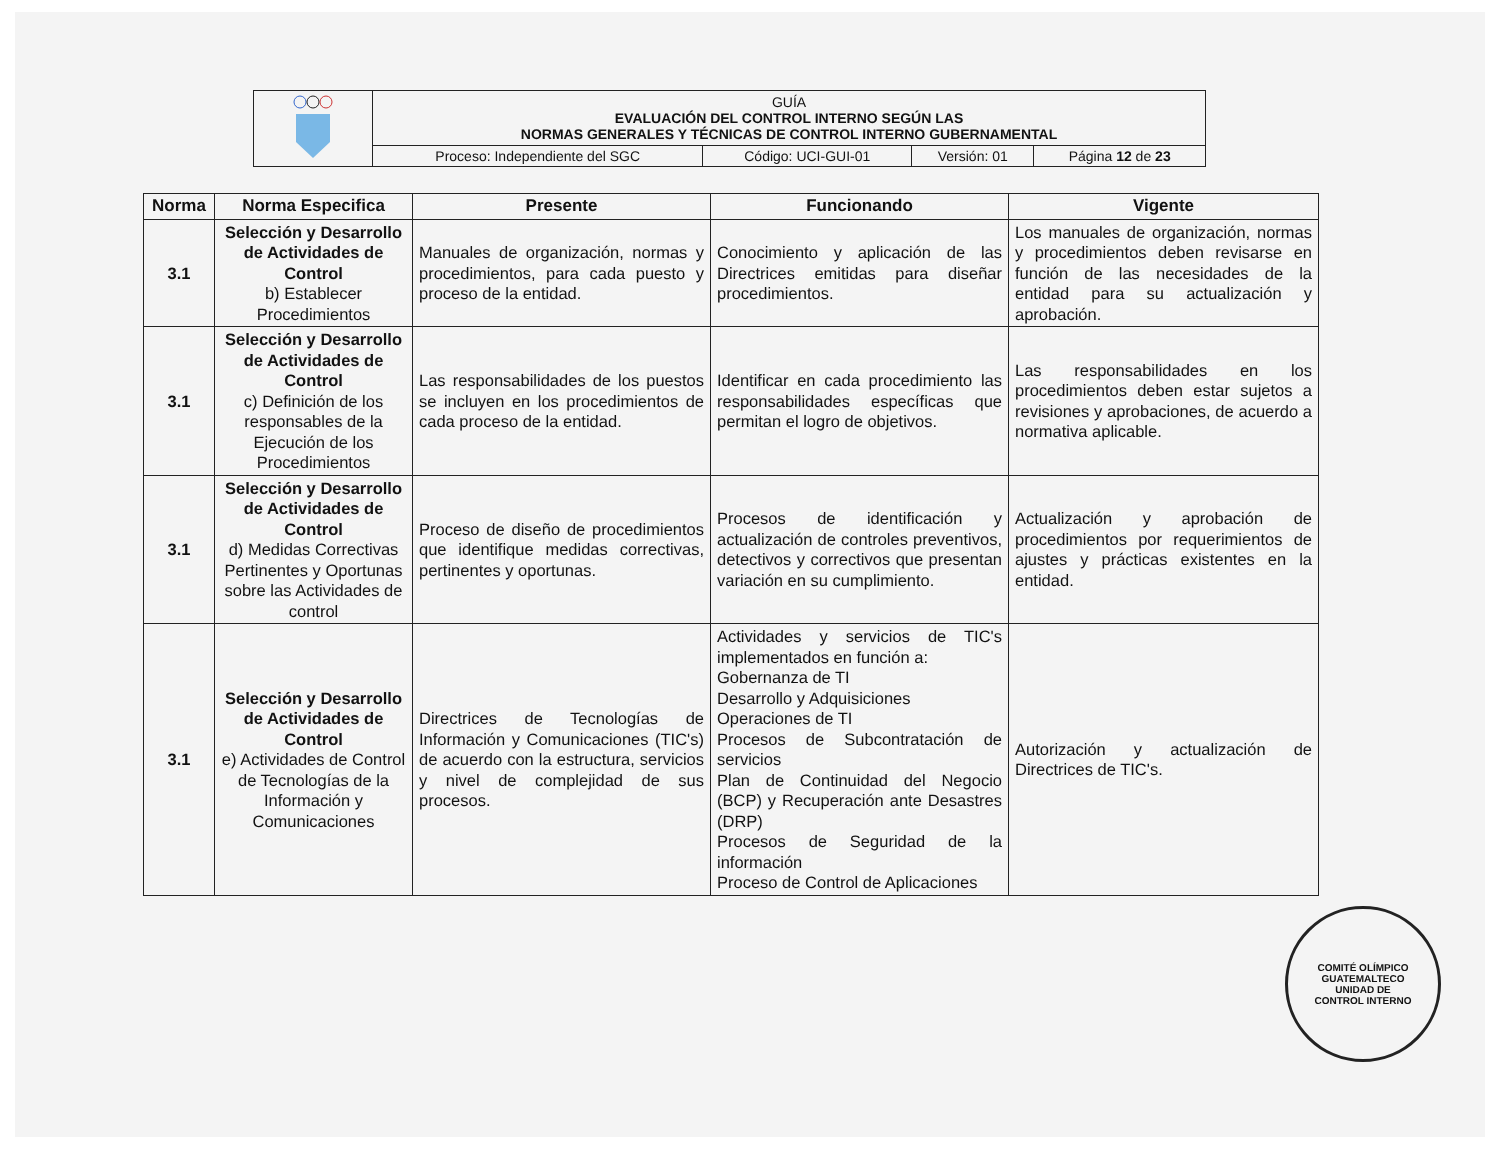| | GUÍA EVALUACIÓN DEL CONTROL INTERNO SEGÚN LAS NORMAS GENERALES Y TÉCNICAS DE CONTROL INTERNO GUBERNAMENTAL | | | |
| | Proceso: Independiente del SGC | Código: UCI-GUI-01 | Versión: 01 | Página 12 de 23 |
| Norma | Norma Especifica | Presente | Funcionando | Vigente |
| --- | --- | --- | --- | --- |
| 3.1 | Selección y Desarrollo de Actividades de Control b) Establecer Procedimientos | Manuales de organización, normas y procedimientos, para cada puesto y proceso de la entidad. | Conocimiento y aplicación de las Directrices emitidas para diseñar procedimientos. | Los manuales de organización, normas y procedimientos deben revisarse en función de las necesidades de la entidad para su actualización y aprobación. |
| 3.1 | Selección y Desarrollo de Actividades de Control c) Definición de los responsables de la Ejecución de los Procedimientos | Las responsabilidades de los puestos se incluyen en los procedimientos de cada proceso de la entidad. | Identificar en cada procedimiento las responsabilidades específicas que permitan el logro de objetivos. | Las responsabilidades en los procedimientos deben estar sujetos a revisiones y aprobaciones, de acuerdo a normativa aplicable. |
| 3.1 | Selección y Desarrollo de Actividades de Control d) Medidas Correctivas Pertinentes y Oportunas sobre las Actividades de control | Proceso de diseño de procedimientos que identifique medidas correctivas, pertinentes y oportunas. | Procesos de identificación y actualización de controles preventivos, detectivos y correctivos que presentan variación en su cumplimiento. | Actualización y aprobación de procedimientos por requerimientos de ajustes y prácticas existentes en la entidad. |
| 3.1 | Selección y Desarrollo de Actividades de Control e) Actividades de Control de Tecnologías de la Información y Comunicaciones | Directrices de Tecnologías de Información y Comunicaciones (TIC's) de acuerdo con la estructura, servicios y nivel de complejidad de sus procesos. | Actividades y servicios de TIC's implementados en función a: Gobernanza de TI Desarrollo y Adquisiciones Operaciones de TI Procesos de Subcontratación de servicios Plan de Continuidad del Negocio (BCP) y Recuperación ante Desastres (DRP) Procesos de Seguridad de la información Proceso de Control de Aplicaciones | Autorización y actualización de Directrices de TIC's. |
COMITÉ OLÍMPICO GUATEMALTECO
UNIDAD DE
CONTROL INTERNO